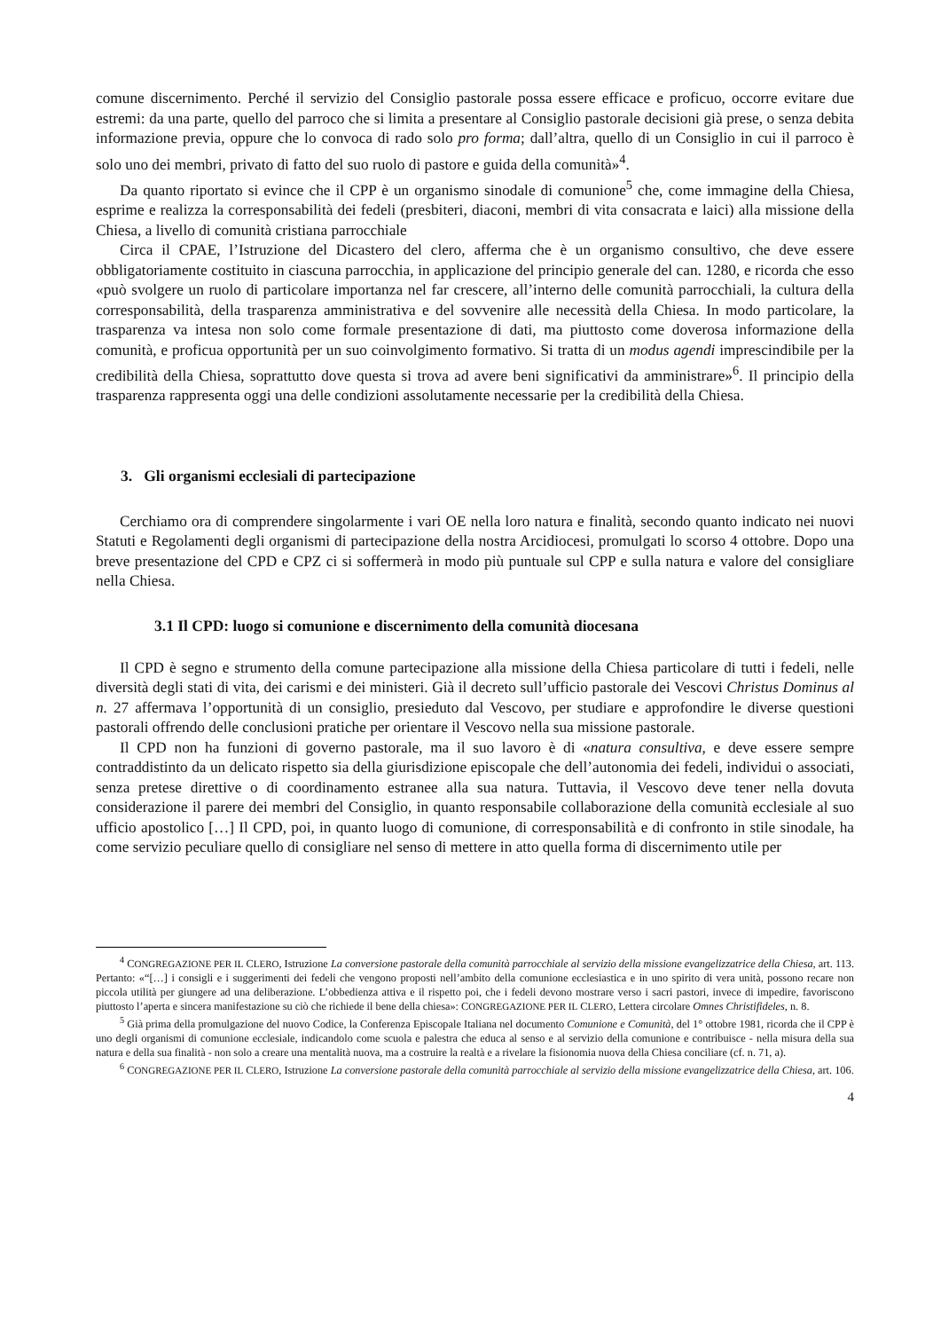comune discernimento. Perché il servizio del Consiglio pastorale possa essere efficace e proficuo, occorre evitare due estremi: da una parte, quello del parroco che si limita a presentare al Consiglio pastorale decisioni già prese, o senza debita informazione previa, oppure che lo convoca di rado solo pro forma; dall’altra, quello di un Consiglio in cui il parroco è solo uno dei membri, privato di fatto del suo ruolo di pastore e guida della comunità»<sup>4</sup>.
Da quanto riportato si evince che il CPP è un organismo sinodale di comunione<sup>5</sup> che, come immagine della Chiesa, esprime e realizza la corresponsabilità dei fedeli (presbiteri, diaconi, membri di vita consacrata e laici) alla missione della Chiesa, a livello di comunità cristiana parrocchiale
Circa il CPAE, l’Istruzione del Dicastero del clero, afferma che è un organismo consultivo, che deve essere obbligatoriamente costituito in ciascuna parrocchia, in applicazione del principio generale del can. 1280, e ricorda che esso «può svolgere un ruolo di particolare importanza nel far crescere, all’interno delle comunità parrocchiali, la cultura della corresponsabilità, della trasparenza amministrativa e del sovvenire alle necessità della Chiesa. In modo particolare, la trasparenza va intesa non solo come formale presentazione di dati, ma piuttosto come doverosa informazione della comunità, e proficua opportunità per un suo coinvolgimento formativo. Si tratta di un modus agendi imprescindibile per la credibilità della Chiesa, soprattutto dove questa si trova ad avere beni significativi da amministrare»<sup>6</sup>. Il principio della trasparenza rappresenta oggi una delle condizioni assolutamente necessarie per la credibilità della Chiesa.
3. Gli organismi ecclesiali di partecipazione
Cerchiamo ora di comprendere singolarmente i vari OE nella loro natura e finalità, secondo quanto indicato nei nuovi Statuti e Regolamenti degli organismi di partecipazione della nostra Arcidiocesi, promulgati lo scorso 4 ottobre. Dopo una breve presentazione del CPD e CPZ ci si soffermerà in modo più puntuale sul CPP e sulla natura e valore del consigliare nella Chiesa.
3.1 Il CPD: luogo si comunione e discernimento della comunità diocesana
Il CPD è segno e strumento della comune partecipazione alla missione della Chiesa particolare di tutti i fedeli, nelle diversità degli stati di vita, dei carismi e dei ministeri. Già il decreto sull’ufficio pastorale dei Vescovi Christus Dominus al n. 27 affermava l’opportunità di un consiglio, presieduto dal Vescovo, per studiare e approfondire le diverse questioni pastorali offrendo delle conclusioni pratiche per orientare il Vescovo nella sua missione pastorale.
Il CPD non ha funzioni di governo pastorale, ma il suo lavoro è di «natura consultiva, e deve essere sempre contraddistinto da un delicato rispetto sia della giurisdizione episcopale che dell’autonomia dei fedeli, individui o associati, senza pretese direttive o di coordinamento estranee alla sua natura. Tuttavia, il Vescovo deve tener nella dovuta considerazione il parere dei membri del Consiglio, in quanto responsabile collaborazione della comunità ecclesiale al suo ufficio apostolico […] Il CPD, poi, in quanto luogo di comunione, di corresponsabilità e di confronto in stile sinodale, ha come servizio peculiare quello di consigliare nel senso di mettere in atto quella forma di discernimento utile per
<sup>4</sup> CONGREGAZIONE PER IL CLERO, Istruzione La conversione pastorale della comunità parrocchiale al servizio della missione evangelizzatrice della Chiesa, art. 113. Pertanto: «“[…] i consigli e i suggerimenti dei fedeli che vengono proposti nell’ambito della comunione ecclesiastica e in uno spirito di vera unità, possono recare non piccola utilità per giungere ad una deliberazione. L’obbedienza attiva e il rispetto poi, che i fedeli devono mostrare verso i sacri pastori, invece di impedire, favoriscono piuttosto l’aperta e sincera manifestazione su ciò che richiede il bene della chiesa»: CONGREGAZIONE PER IL CLERO, Lettera circolare Omnes Christifideles, n. 8.
<sup>5</sup> Già prima della promulgazione del nuovo Codice, la Conferenza Episcopale Italiana nel documento Comunione e Comunità, del 1° ottobre 1981, ricorda che il CPP è uno degli organismi di comunione ecclesiale, indicandolo come scuola e palestra che educa al senso e al servizio della comunione e contribuisce - nella misura della sua natura e della sua finalità - non solo a creare una mentalità nuova, ma a costruire la realtà e a rivelare la fisionomia nuova della Chiesa conciliare (cf. n. 71, a).
<sup>6</sup> CONGREGAZIONE PER IL CLERO, Istruzione La conversione pastorale della comunità parrocchiale al servizio della missione evangelizzatrice della Chiesa, art. 106.
4